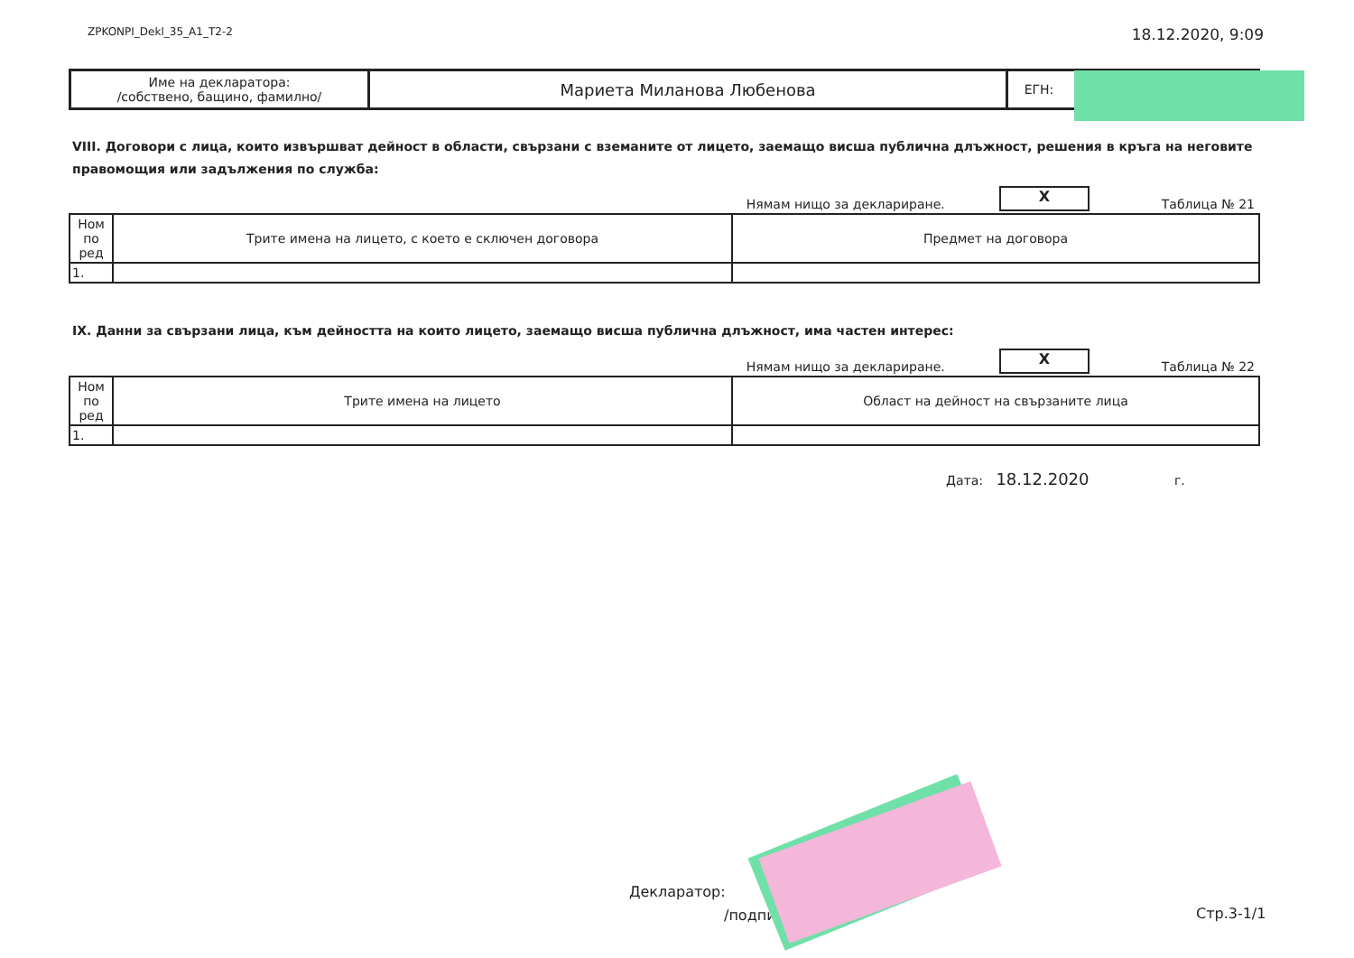ZPKONPI_Dekl_35_A1_T2-2 18.12.2020, 9:09
| Име на декларатора: /собствено, бащино, фамилно/ | Мариета Миланова Любенова | ЕГН: | |
VIII. Договори с лица, които извършват дейност в области, свързани с вземаните от лицето, заемащо висша публична длъжност, решения в кръга на неговите правомощия или задължения по служба:
Нямам нищо за деклариране.
X
Таблица № 21
| Ном по ред | Трите имена на лицето, с което е сключен договора | Предмет на договора |
| --- | --- | --- |
| 1. | | |
IX. Данни за свързани лица, към дейността на които лицето, заемащо висша публична длъжност, има частен интерес:
Нямам нищо за деклариране.
X
Таблица № 22
| Ном по ред | Трите имена на лицето | Област на дейност на свързаните лица |
| --- | --- | --- |
| 1. | | |
Дата: 18.12.2020 г.
Декларатор:
/подпи Стр.3-1/1